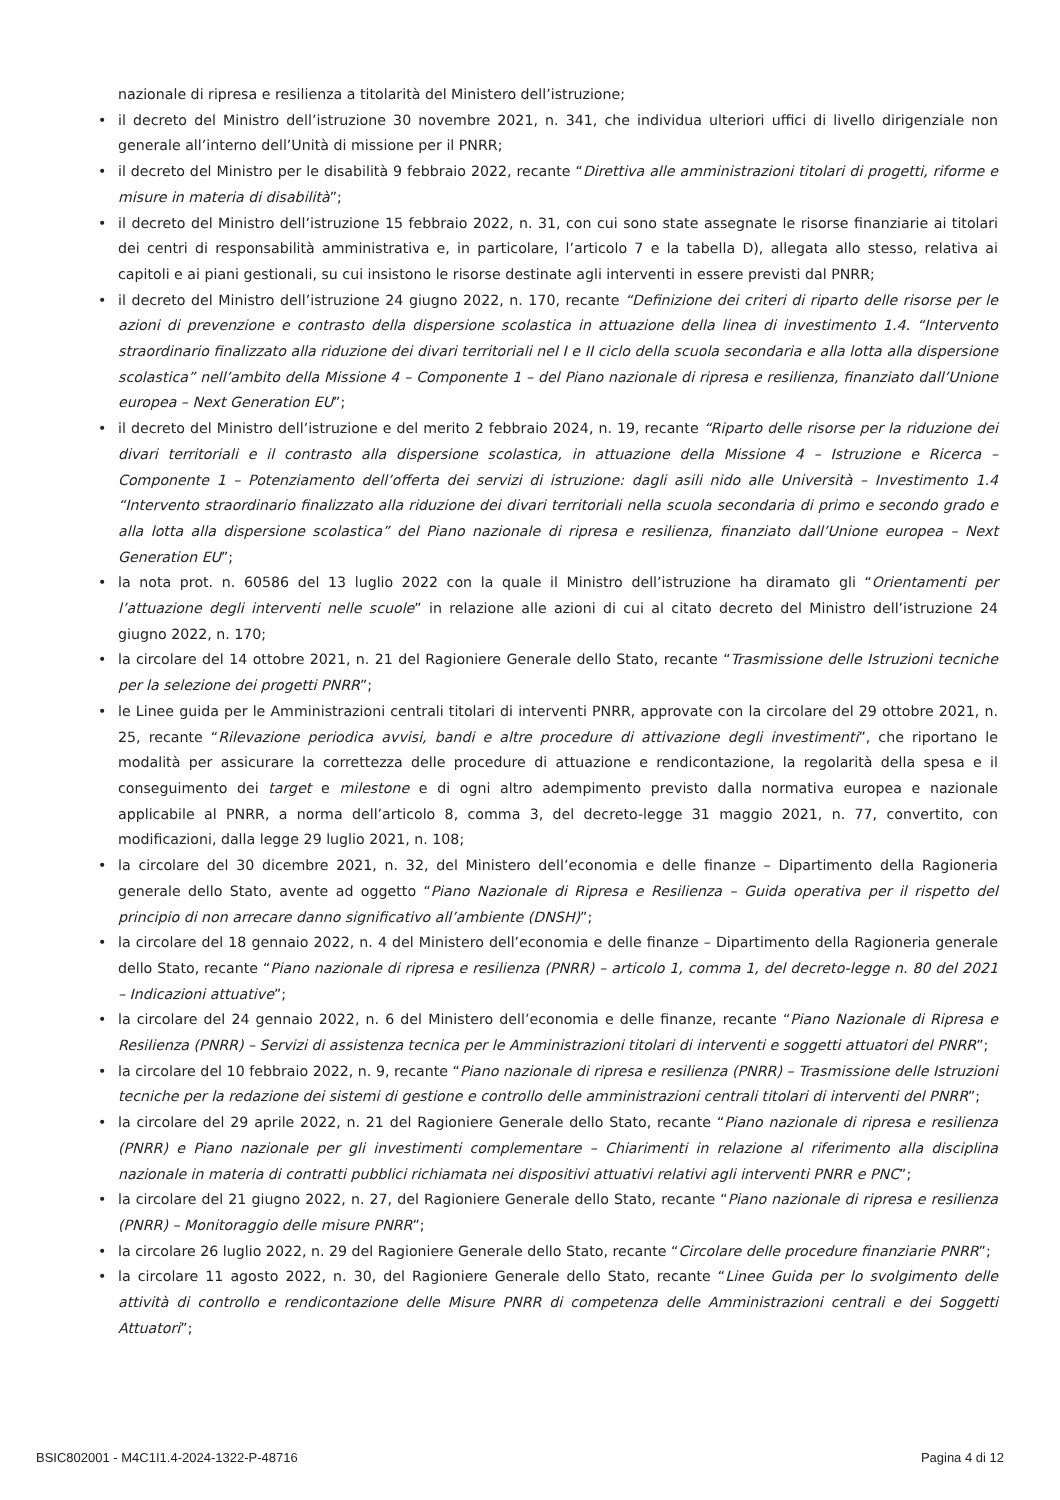nazionale di ripresa e resilienza a titolarità del Ministero dell’istruzione;
• il decreto del Ministro dell’istruzione 30 novembre 2021, n. 341, che individua ulteriori uffici di livello dirigenziale non generale all’interno dell’Unità di missione per il PNRR;
• il decreto del Ministro per le disabilità 9 febbraio 2022, recante “Direttiva alle amministrazioni titolari di progetti, riforme e misure in materia di disabilità”;
• il decreto del Ministro dell’istruzione 15 febbraio 2022, n. 31, con cui sono state assegnate le risorse finanziarie ai titolari dei centri di responsabilità amministrativa e, in particolare, l’articolo 7 e la tabella D), allegata allo stesso, relativa ai capitoli e ai piani gestionali, su cui insistono le risorse destinate agli interventi in essere previsti dal PNRR;
• il decreto del Ministro dell’istruzione 24 giugno 2022, n. 170, recante “Definizione dei criteri di riparto delle risorse per le azioni di prevenzione e contrasto della dispersione scolastica in attuazione della linea di investimento 1.4. “Intervento straordinario finalizzato alla riduzione dei divari territoriali nel I e II ciclo della scuola secondaria e alla lotta alla dispersione scolastica” nell’ambito della Missione 4 – Componente 1 – del Piano nazionale di ripresa e resilienza, finanziato dall’Unione europea – Next Generation EU”;
• il decreto del Ministro dell’istruzione e del merito 2 febbraio 2024, n. 19, recante “Riparto delle risorse per la riduzione dei divari territoriali e il contrasto alla dispersione scolastica, in attuazione della Missione 4 – Istruzione e Ricerca – Componente 1 – Potenziamento dell’offerta dei servizi di istruzione: dagli asili nido alle Università – Investimento 1.4 “Intervento straordinario finalizzato alla riduzione dei divari territoriali nella scuola secondaria di primo e secondo grado e alla lotta alla dispersione scolastica” del Piano nazionale di ripresa e resilienza, finanziato dall’Unione europea – Next Generation EU”;
• la nota prot. n. 60586 del 13 luglio 2022 con la quale il Ministro dell’istruzione ha diramato gli “Orientamenti per l’attuazione degli interventi nelle scuole” in relazione alle azioni di cui al citato decreto del Ministro dell’istruzione 24 giugno 2022, n. 170;
• la circolare del 14 ottobre 2021, n. 21 del Ragioniere Generale dello Stato, recante “Trasmissione delle Istruzioni tecniche per la selezione dei progetti PNRR”;
• le Linee guida per le Amministrazioni centrali titolari di interventi PNRR, approvate con la circolare del 29 ottobre 2021, n. 25, recante “Rilevazione periodica avvisi, bandi e altre procedure di attivazione degli investimenti”, che riportano le modalità per assicurare la correttezza delle procedure di attuazione e rendicontazione, la regolarità della spesa e il conseguimento dei target e milestone e di ogni altro adempimento previsto dalla normativa europea e nazionale applicabile al PNRR, a norma dell’articolo 8, comma 3, del decreto-legge 31 maggio 2021, n. 77, convertito, con modificazioni, dalla legge 29 luglio 2021, n. 108;
• la circolare del 30 dicembre 2021, n. 32, del Ministero dell’economia e delle finanze – Dipartimento della Ragioneria generale dello Stato, avente ad oggetto “Piano Nazionale di Ripresa e Resilienza – Guida operativa per il rispetto del principio di non arrecare danno significativo all’ambiente (DNSH)”;
• la circolare del 18 gennaio 2022, n. 4 del Ministero dell’economia e delle finanze – Dipartimento della Ragioneria generale dello Stato, recante “Piano nazionale di ripresa e resilienza (PNRR) – articolo 1, comma 1, del decreto-legge n. 80 del 2021 – Indicazioni attuative”;
• la circolare del 24 gennaio 2022, n. 6 del Ministero dell’economia e delle finanze, recante “Piano Nazionale di Ripresa e Resilienza (PNRR) – Servizi di assistenza tecnica per le Amministrazioni titolari di interventi e soggetti attuatori del PNRR”;
• la circolare del 10 febbraio 2022, n. 9, recante “Piano nazionale di ripresa e resilienza (PNRR) – Trasmissione delle Istruzioni tecniche per la redazione dei sistemi di gestione e controllo delle amministrazioni centrali titolari di interventi del PNRR”;
• la circolare del 29 aprile 2022, n. 21 del Ragioniere Generale dello Stato, recante “Piano nazionale di ripresa e resilienza (PNRR) e Piano nazionale per gli investimenti complementare – Chiarimenti in relazione al riferimento alla disciplina nazionale in materia di contratti pubblici richiamata nei dispositivi attuativi relativi agli interventi PNRR e PNC”;
• la circolare del 21 giugno 2022, n. 27, del Ragioniere Generale dello Stato, recante “Piano nazionale di ripresa e resilienza (PNRR) – Monitoraggio delle misure PNRR”;
• la circolare 26 luglio 2022, n. 29 del Ragioniere Generale dello Stato, recante “Circolare delle procedure finanziarie PNRR”;
• la circolare 11 agosto 2022, n. 30, del Ragioniere Generale dello Stato, recante “Linee Guida per lo svolgimento delle attività di controllo e rendicontazione delle Misure PNRR di competenza delle Amministrazioni centrali e dei Soggetti Attuatori”;
BSIC802001 - M4C1I1.4-2024-1322-P-48716 Pagina 4 di 12